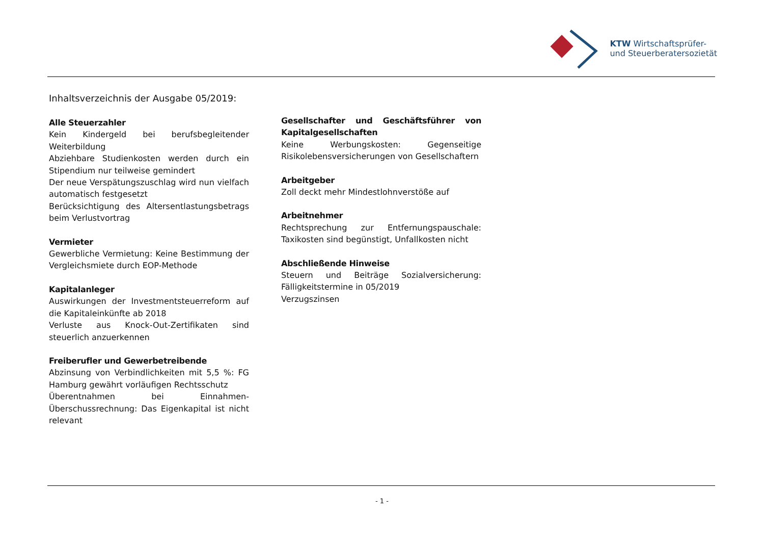KTW Wirtschaftsprüfer-
und Steuerberatersozietät
Inhaltsverzeichnis der Ausgabe 05/2019:
Alle Steuerzahler
Kein Kindergeld bei berufsbegleitender Weiterbildung
Abziehbare Studienkosten werden durch ein Stipendium nur teilweise gemindert
Der neue Verspätungszuschlag wird nun vielfach automatisch festgesetzt
Berücksichtigung des Altersentlastungsbetrags beim Verlustvortrag
Vermieter
Gewerbliche Vermietung: Keine Bestimmung der Vergleichsmiete durch EOP-Methode
Kapitalanleger
Auswirkungen der Investmentsteuerreform auf die Kapitaleinkünfte ab 2018
Verluste aus Knock-Out-Zertifikaten sind steuerlich anzuerkennen
Freiberufler und Gewerbetreibende
Abzinsung von Verbindlichkeiten mit 5,5 %: FG Hamburg gewährt vorläufigen Rechtsschutz
Überentnahmen bei Einnahmen-Überschussrechnung: Das Eigenkapital ist nicht relevant
Gesellschafter und Geschäftsführer von Kapitalgesellschaften
Keine Werbungskosten: Gegenseitige Risikolebensversicherungen von Gesellschaftern
Arbeitgeber
Zoll deckt mehr Mindestlohnverstöße auf
Arbeitnehmer
Rechtsprechung zur Entfernungspauschale: Taxikosten sind begünstigt, Unfallkosten nicht
Abschließende Hinweise
Steuern und Beiträge Sozialversicherung: Fälligkeitstermine in 05/2019
Verzugszinsen
- 1 -